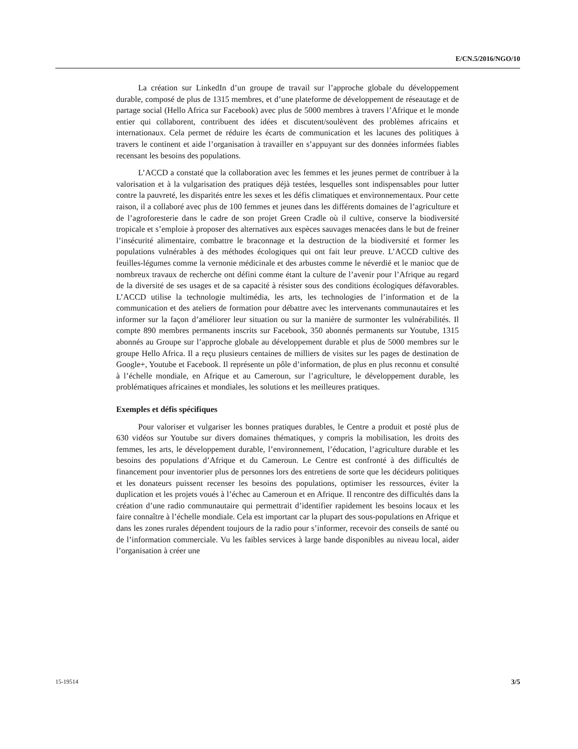E/CN.5/2016/NGO/10
La création sur LinkedIn d’un groupe de travail sur l’approche globale du développement durable, composé de plus de 1315 membres, et d’une plateforme de développement de réseautage et de partage social (Hello Africa sur Facebook) avec plus de 5000 membres à travers l’Afrique et le monde entier qui collaborent, contribuent des idées et discutent/soulèvent des problèmes africains et internationaux. Cela permet de réduire les écarts de communication et les lacunes des politiques à travers le continent et aide l’organisation à travailler en s’appuyant sur des données informées fiables recensant les besoins des populations.
L’ACCD a constaté que la collaboration avec les femmes et les jeunes permet de contribuer à la valorisation et à la vulgarisation des pratiques déjà testées, lesquelles sont indispensables pour lutter contre la pauvreté, les disparités entre les sexes et les défis climatiques et environnementaux. Pour cette raison, il a collaboré avec plus de 100 femmes et jeunes dans les différents domaines de l’agriculture et de l’agroforesterie dans le cadre de son projet Green Cradle où il cultive, conserve la biodiversité tropicale et s’emploie à proposer des alternatives aux espèces sauvages menacées dans le but de freiner l’insécurité alimentaire, combattre le braconnage et la destruction de la biodiversité et former les populations vulnérables à des méthodes écologiques qui ont fait leur preuve. L’ACCD cultive des feuilles-légumes comme la vernonie médicinale et des arbustes comme le néverdié et le manioc que de nombreux travaux de recherche ont défini comme étant la culture de l’avenir pour l’Afrique au regard de la diversité de ses usages et de sa capacité à résister sous des conditions écologiques défavorables. L’ACCD utilise la technologie multimédia, les arts, les technologies de l’information et de la communication et des ateliers de formation pour débattre avec les intervenants communautaires et les informer sur la façon d’améliorer leur situation ou sur la manière de surmonter les vulnérabilités. Il compte 890 membres permanents inscrits sur Facebook, 350 abonnés permanents sur Youtube, 1315 abonnés au Groupe sur l’approche globale au développement durable et plus de 5000 membres sur le groupe Hello Africa. Il a reçu plusieurs centaines de milliers de visites sur les pages de destination de Google+, Youtube et Facebook. Il représente un pôle d’information, de plus en plus reconnu et consulté à l’échelle mondiale, en Afrique et au Cameroun, sur l’agriculture, le développement durable, les problématiques africaines et mondiales, les solutions et les meilleures pratiques.
Exemples et défis spécifiques
Pour valoriser et vulgariser les bonnes pratiques durables, le Centre a produit et posté plus de 630 vidéos sur Youtube sur divers domaines thématiques, y compris la mobilisation, les droits des femmes, les arts, le développement durable, l’environnement, l’éducation, l’agriculture durable et les besoins des populations d’Afrique et du Cameroun. Le Centre est confronté à des difficultés de financement pour inventorier plus de personnes lors des entretiens de sorte que les décideurs politiques et les donateurs puissent recenser les besoins des populations, optimiser les ressources, éviter la duplication et les projets voués à l’échec au Cameroun et en Afrique. Il rencontre des difficultés dans la création d’une radio communautaire qui permettrait d’identifier rapidement les besoins locaux et les faire connaître à l’échelle mondiale. Cela est important car la plupart des sous-populations en Afrique et dans les zones rurales dépendent toujours de la radio pour s’informer, recevoir des conseils de santé ou de l’information commerciale. Vu les faibles services à large bande disponibles au niveau local, aider l’organisation à créer une
15-19514 3/5